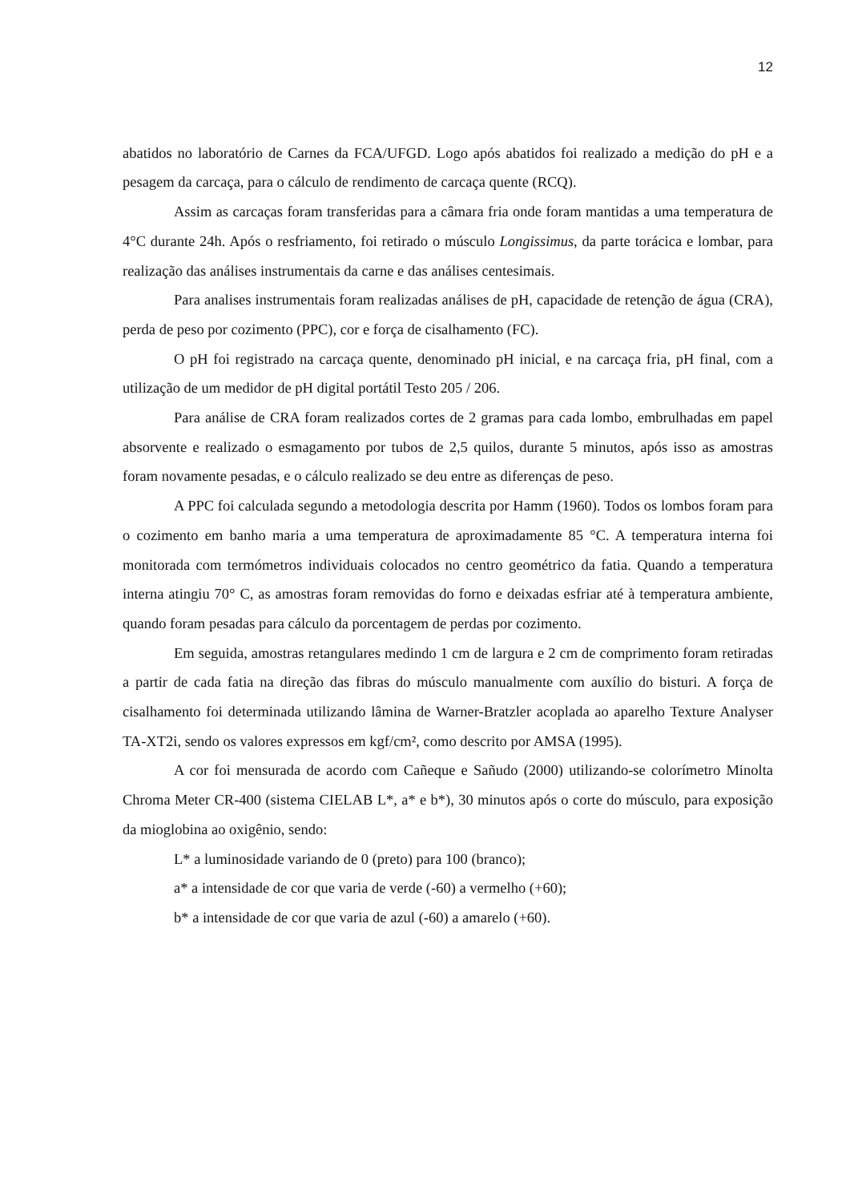12
abatidos no laboratório de Carnes da FCA/UFGD. Logo após abatidos foi realizado a medição do pH e a pesagem da carcaça, para o cálculo de rendimento de carcaça quente (RCQ).
Assim as carcaças foram transferidas para a câmara fria onde foram mantidas a uma temperatura de 4°C durante 24h. Após o resfriamento, foi retirado o músculo Longissimus, da parte torácica e lombar, para realização das análises instrumentais da carne e das análises centesimais.
Para analises instrumentais foram realizadas análises de pH, capacidade de retenção de água (CRA), perda de peso por cozimento (PPC), cor e força de cisalhamento (FC).
O pH foi registrado na carcaça quente, denominado pH inicial, e na carcaça fria, pH final, com a utilização de um medidor de pH digital portátil Testo 205 / 206.
Para análise de CRA foram realizados cortes de 2 gramas para cada lombo, embrulhadas em papel absorvente e realizado o esmagamento por tubos de 2,5 quilos, durante 5 minutos, após isso as amostras foram novamente pesadas, e o cálculo realizado se deu entre as diferenças de peso.
A PPC foi calculada segundo a metodologia descrita por Hamm (1960). Todos os lombos foram para o cozimento em banho maria a uma temperatura de aproximadamente 85 °C. A temperatura interna foi monitorada com termómetros individuais colocados no centro geométrico da fatia. Quando a temperatura interna atingiu 70° C, as amostras foram removidas do forno e deixadas esfriar até à temperatura ambiente, quando foram pesadas para cálculo da porcentagem de perdas por cozimento.
Em seguida, amostras retangulares medindo 1 cm de largura e 2 cm de comprimento foram retiradas a partir de cada fatia na direção das fibras do músculo manualmente com auxílio do bisturi. A força de cisalhamento foi determinada utilizando lâmina de Warner-Bratzler acoplada ao aparelho Texture Analyser TA-XT2i, sendo os valores expressos em kgf/cm², como descrito por AMSA (1995).
A cor foi mensurada de acordo com Cañeque e Sañudo (2000) utilizando-se colorímetro Minolta Chroma Meter CR-400 (sistema CIELAB L*, a* e b*), 30 minutos após o corte do músculo, para exposição da mioglobina ao oxigênio, sendo:
L* a luminosidade variando de 0 (preto) para 100 (branco);
a* a intensidade de cor que varia de verde (-60) a vermelho (+60);
b* a intensidade de cor que varia de azul (-60) a amarelo (+60).